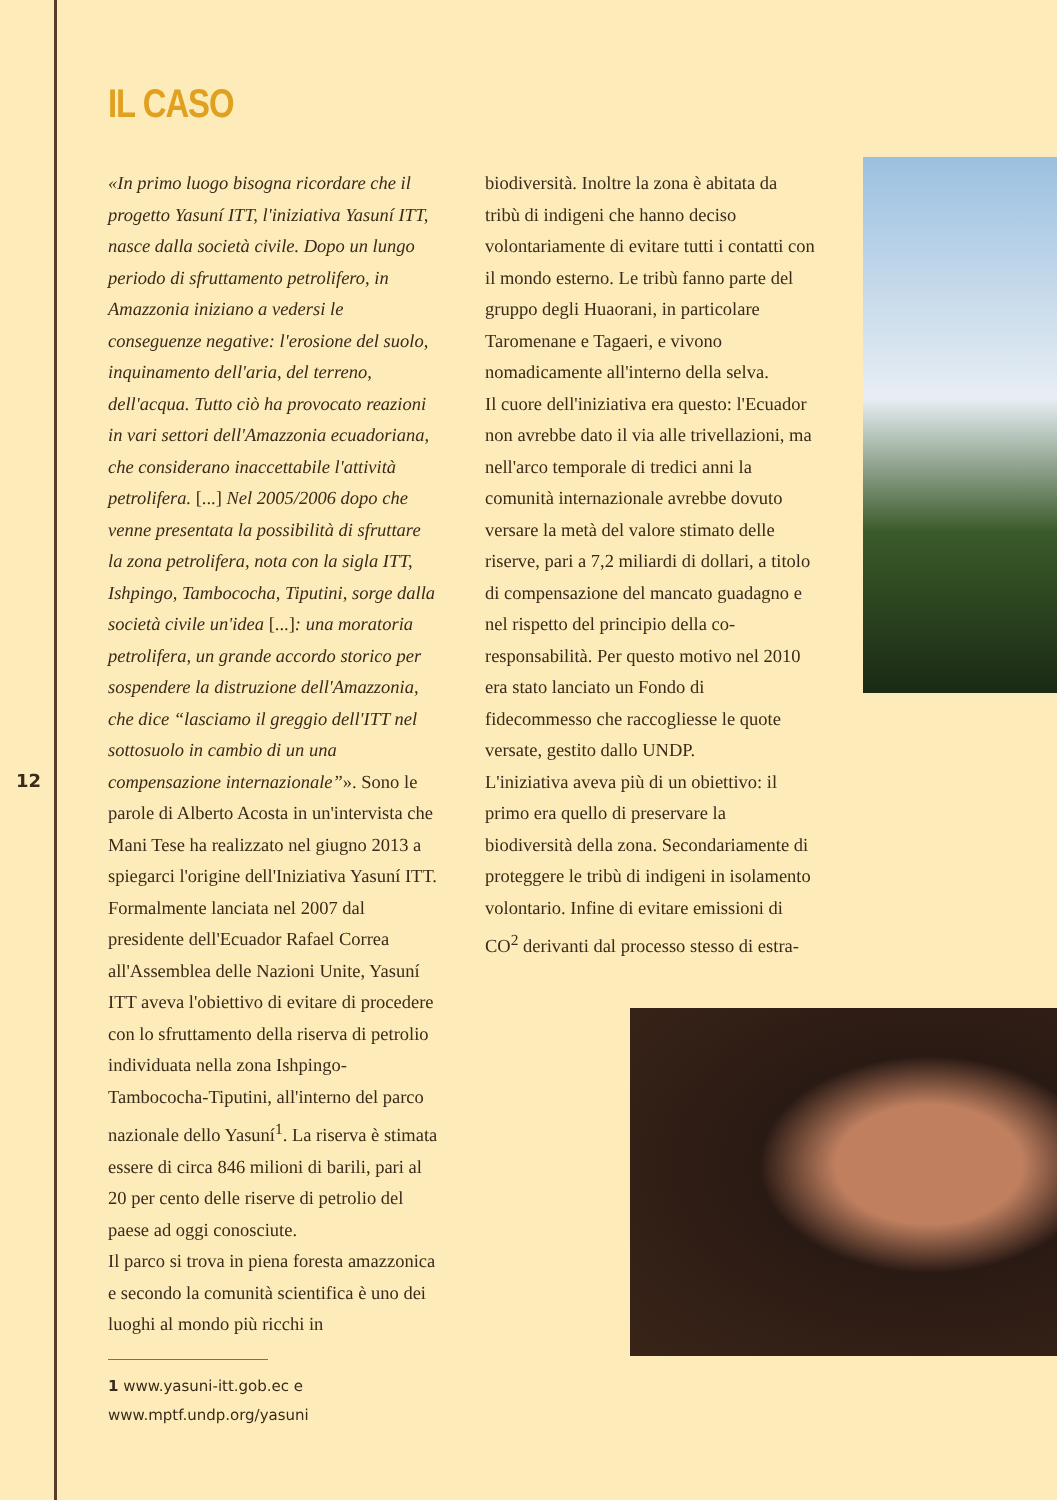12
IL CASO
«In primo luogo bisogna ricordare che il progetto Yasuní ITT, l'iniziativa Yasuní ITT, nasce dalla società civile. Dopo un lungo periodo di sfruttamento petrolifero, in Amazzonia iniziano a vedersi le conseguenze negative: l'erosione del suolo, inquinamento dell'aria, del terreno, dell'acqua. Tutto ciò ha provocato reazioni in vari settori dell'Amazzonia ecuadoriana, che considerano inaccettabile l'attività petrolifera. [...] Nel 2005/2006 dopo che venne presentata la possibilità di sfruttare la zona petrolifera, nota con la sigla ITT, Ishpingo, Tambococha, Tiputini, sorge dalla società civile un'idea [...]: una moratoria petrolifera, un grande accordo storico per sospendere la distruzione dell'Amazzonia, che dice “lasciamo il greggio dell'ITT nel sottosuolo in cambio di un una compensazione internazionale”». Sono le parole di Alberto Acosta in un'intervista che Mani Tese ha realizzato nel giugno 2013 a spiegarci l'origine dell'Iniziativa Yasuní ITT. Formalmente lanciata nel 2007 dal presidente dell'Ecuador Rafael Correa all'Assemblea delle Nazioni Unite, Yasuní ITT aveva l'obiettivo di evitare di procedere con lo sfruttamento della riserva di petrolio individuata nella zona Ishpingo-Tambococha-Tiputini, all'interno del parco nazionale dello Yasuní<sup>1</sup>. La riserva è stimata essere di circa 846 milioni di barili, pari al 20 per cento delle riserve di petrolio del paese ad oggi conosciute.
Il parco si trova in piena foresta amazzonica e secondo la comunità scientifica è uno dei luoghi al mondo più ricchi in
1 www.yasuni-itt.gob.ec e www.mptf.undp.org/yasuni
biodiversità. Inoltre la zona è abitata da tribù di indigeni che hanno deciso volontariamente di evitare tutti i contatti con il mondo esterno. Le tribù fanno parte del gruppo degli Huaorani, in particolare Taromenane e Tagaeri, e vivono nomadicamente all'interno della selva.
Il cuore dell'iniziativa era questo: l'Ecuador non avrebbe dato il via alle trivellazioni, ma nell'arco temporale di tredici anni la comunità internazionale avrebbe dovuto versare la metà del valore stimato delle riserve, pari a 7,2 miliardi di dollari, a titolo di compensazione del mancato guadagno e nel rispetto del principio della co-responsabilità. Per questo motivo nel 2010 era stato lanciato un Fondo di fidecommesso che raccogliesse le quote versate, gestito dallo UNDP.
L'iniziativa aveva più di un obiettivo: il primo era quello di preservare la biodiversità della zona. Secondariamente di proteggere le tribù di indigeni in isolamento volontario. Infine di evitare emissioni di CO<sup>2</sup> derivanti dal processo stesso di estra-